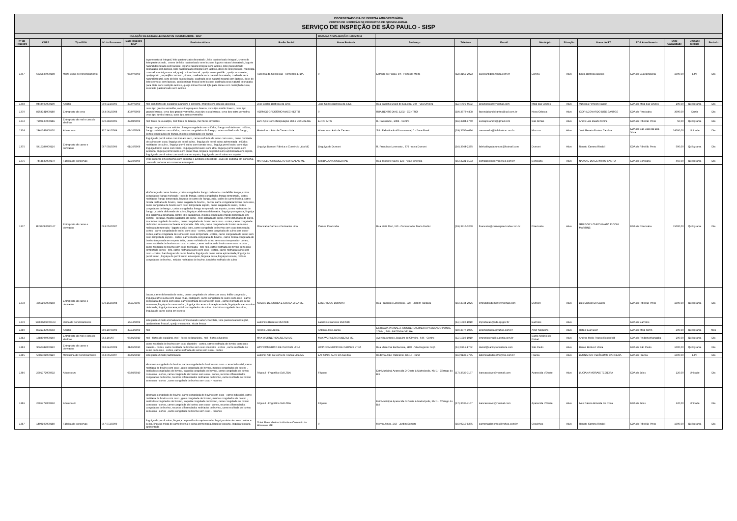| COORDENADORIA DE DEFESA AGROPECUÁRIA CENTRO DE INSPEÇÃO DE PRODUTOS DE ORIGEM ANIMAL SERVIÇO DE INSPEÇÃO DE SÃO PAULO - SISP | | | | | | | | | | | | | | | | | |
| RELAÇÃO DE ESTABELECIMENTOS REGISTRADOS - SISP | | | | | | | DATA DA ATUALIZAÇÃO: 16/05/2018 | | | | | | | | | | |
| Nº do Registro | CNPJ | Tipo POA | Nº do Processo | Data Registro SISP | Produtos Ativos | Razão Social | Nome Fantasia | Endereço | Telefone | E-mail | Município | Situação | Nome do RT | EDA Atendimento | Qtde Capacidade | Unidade Medida | Período |
| 1367 | 6335826000198 | Micro usina de beneficiamento | | 08/07/2009 | iogurte natural integral, leite pasteurizado desnatado , leite pasteurizado integral , creme de leite pasteurizado , creme de leite pasteurizado sem lactose, iogurte natural desnatado, iogurte natural desnatado sem lactose, iogurte natural integral sem lactose, leite pasteurizado desnatado sem lactose, leite pasteurizado integral sem lactose, doce de leite pastoso, manteiga com sal, manteiga sem sal, queijo minas frescal , queijo minas padrão , queijo mussarela , queijo prato , requeijão cremoso , ricota , coalhada seca natural desnatada, coalhada seca natural integral, soro de leite pasteurizado, coalhada seca natural integral sem lactose, doce de leite cremoso sem lactose, queijo minas frescal sem lactose, coalhada seca natural desnatada para dieta com restrição lactose, queijo minas frescal light para dietas com restrição lactose, soro leite pasteurizado sem lactose | Fazenda da Conceição - Alimentos LTDA | 0 | Estrada do Piagui, s/n - Porto do Meira | (12) 3152-2023 | sac@antigafazenda.com.br | Lorena | Ativo | Sintia Barboza Bastos | EDA de Guaratinguetá | 1000,00 | Litro | Dia |
| 1368 | 9448493000100 | Apiário | 059.514/2006 | 23/07/2009 | mel com flores de eucalipto laranjeira e silvestre, própolis em solução alcoólica | Jose Carlos Barbosa da Silva | Jose Carlos Barbosa da Silva | Rua Iracema Brasil de Siqueira, 394 - Vila Oliveira | (11) 4796-4603 | apiarionassif@hotmail.com | Mogi das Cruzes | Ativo | Vanessa Pinheiro Nassif | EDA de Mogi das Cruzes | 100,00 | Quilograma | Dia |
| 1370 | 8253341000180 | Entreposto de ovos | 063.061/2008 | 30/07/2009 | ovos tipo grande vermelho, ovos tipo pequeno branco, ovos tipo médio branco, ovos tipo grande branco, ovos tipo grande vermelho, ovos tipo extra branco, ovos tipo extra vermelho, ovos tipo jumbo branco, ovos tipo jumbo vermelho | HERMES GREGÓRIO MASCHIETTO | 0 | RUA BENTO DIAS, 1202 - CENTRO | (19) 3873-4408 | fazendabandeirantes@uol.com.br | Nova Odessa | Ativo | IGOR LEONARDO DOS SANTOS | EDA de Piracicaba | 3000,00 | Dúzia | Dia |
| 1372 | 7200120000181 | Entreposto de mel e cera de abelhas | 670.292/2005 | 27/08/2009 | mel flores de eucalipto, mel flores de laranja, mel flores silvestres | Euro Apis Com.Manipulação Mel e Der.Ltda ME | EURO APIS | R. Paissandu , 1084 - Centro | (16) 3984-1740 | euroapis.andre@gmail.com | São Simão | Ativo | Andre Luis Duarte Cintra | EDA de Ribeirão Preto | 50,00 | Quilograma | Dia |
| 1374 | 2461243000152 | Abatedouro | 317.141/2004 | 01/10/2009 | frango congelado com miúdos , frango congelado sem miúdos, frango resfriado sem miúdos, frango resfriados com miúdos, recortes congelados de frango, cortes resfriados de frango, cortes congelados de frango, miúdos congelados de frango | Abatedouro Avícola Carraro Ltda | Abatedouro Avícola Carraro | Sitio Palestina km06 zona rural, 0 - Zona Rural | (19) 3656-4634 | carraroadm@itelefonica.com.br | Mococa | Ativo | José Renato Pontes Cambra | EDA de São João da Boa Vista | 24000,00 | Unidade | Dia |
| 1375 | 5415386000116 | Entreposto de carne e derivados | 067.002/2006 | 01/10/2009 | linguiça de pernil suíno com tomate seco, carne resfriada de suíno com osso , carne resfriada de suíno sem osso, linguiça de pernil suíno , linguiça de pernil suíno apimentada , miúdos resfriados de suíno , linguiça pernil suíno com tomate seco, linguiça pernil suíno com trigo, linguiça lombo suíno com vinho, linguiça pernil suíno com alho, linguiça pernil suíno com azeitona, linguiça pernil suíno com ervas finas, linguiça de pernil suíno apimentada em espeto, linguiça de pernil suíno com azeitona em espeto, linguiça de pernil suíno em espeto | Linguiça Dumont Fábrica e Comércio Ltda ME | Linguiça de Dumont | R. Francisco Lorenzato , 376 - nova Dumont | (16) 3944-2285 | fabricalinguiadumont@hotmail.com | Dumont | Ativo | Renato Carrera Rinaldi | EDA de Ribeirão Preto | 500,00 | Quilograma | Dia |
| 1376 | 7444837000179 | Fábrica de conservas | | 22/10/2009 | ovos codorna em conserva com salsicha e azeitona em espeto , ovos de codorna em conserva , ovos de codorna em conserva em espeto | MARCELO GRIGOLETO CORBALAN ME | CoRBALAN CONSERVAS | Rua Teodoro Kaizel, 133 - Vila Hortência | (15) 3231-9133 | corbalanconservas@uol.com.br | Sorocaba | Ativo | NAYANE DO ESPIRITO SANTO | EDA de Sorocaba | 450,00 | Quilograma | Dia |
| 1377 | 11229082000167 | Entreposto de carne e derivados | 063.052/2007 | | almôndega de carne bovina , cortes congelados frango recheado - medalhão frango, cortes congelados frango recheado - role de frango, cortes congelados frango temperado, cortes resfriados frango temperado, linguiça de carne de frango, paio, quibe de carne bovina, carne moída resfriada de bovino, carne salgada de bovino , bacon, carne congelada bovina com osso, carne congelada de bovino sem osso temperada espeto, carne salgada de suíno, cortes congelados de frango , cortes congelados frango temperado em espeto, cortes resfriados de frango , costela defumada de suíno, linguiça calabresa defumada , linguiça portuguesa, linguiça tipo calabresa defumada, lombo tipo canadense, miúdos congelados frango temperado em espeto - coração, miúdos salgados de suíno , pele salgada de suíno, pernil defumado de suíno, toucinho congelado de suíno , carne congelada de bovino sem osso - cortes, carne congelada de bovino sem osso recheada temperada - bife role, carne congelada de bovino sem osso recheada temperada - lagarto coxão duro, carne congelada de bovino sem osso temperada cortes , carne congelada de suíno com osso - cortes, carne congelada de suíno sem osso - cortes, carne congelada de suíno sem osso temperada - cortes, carne congelada de suíno sem osso temperada espeto - cortes, carne moída congelada de bovino , carne moída congelada de bovino temperada em espeto kafta, carne resfriada de suíno sem osso temperada - cortes, carne resfriada de bovino com osso - cortes , carne resfriada de bovino sem osso - cortes , carne resfriada de bovino sem osso recheada - bife role, carne resfriada de bovino sem osso temperada cortes - bife, carne resfriada suíno com osso - cortes, carne resfriada suíno sem osso - cortes, hamburguer de carne bovina, linguiça de carne suína apimentada, linguiça de pernil suíno , linguiça de pernil suíno em espeto, linguiça mista, linguiça toscana, miúdos congelados de bovino , miúdos resfriados de bovino, toucinho resfriado de suíno | Piracicaba Carnes e Derivados Ltda | Carnes Piracicaba | Rua Kiniti Mori, 110 - Comendador Mario Dedini | (19) 3917-0260 | financeiro@carnespiracicaba.com.br | Piracicaba | Ativo | GREGORY CHECHINATO PICCHI MARTINS | EDA de Piracicaba | 15000,00 | Quilograma | Dia |
| 1378 | 4355107000103 | Entreposto de carne e derivados | 670.142/2008 | 25/11/2009 | bacon, carne defumada de suíno, carne congelada de ovino com osso, leitão congelado , linguiça carne suína com ervas finas, codeguim, carne congelada de suíno com osso , carne congelada de suíno sem osso, carne resfriada de suíno com osso , carne resfriada de suíno sem osso, linguiça de carne suína , linguiça de carne suína apimentada, linguiça de carne suína defumada, linguiça toscana, miúdos congelados de suíno , toucinho congelado de suíno , linguiça de carne suína em espeto | NOVAIS DE SOUSA E SOUSA LTDA ME | EMBUTIDOS DUMONT | Rua Francisco Lorenzato , 326 - Jardim Tangará | (16) 3944-2026 | embutidosdumont@hotmail.com | Dumont | Ativo | Luis Manoel De Castro | EDA de Ribeirão Preto | 1000,00 | Quilograma | Dia |
| 1379 | 51808202000103 | Usina de beneficiamento | | 14/12/2009 | leite pasteurizado aromatizado semidesnatado sabor chocolate, leite pasteurizado integral , queijo minas frescal , queijo mussarela , ricota fresca | Laticinios Barretos Mult Milk | Laticinios Barretos Mult Milk | | (11) 1010-1010 | importacao@cda.sp.gov.br | Barretos | Ativo | | EDA de Barretos | | | |
| 1380 | 8031339000248 | Apiário | 060.107/2009 | 29/12/2009 | mel | Antonio José Zanca | Antonio José Zanca | ESTRADA VICINAL A. NOGUEIRA/LIMEIRA PASSANDO PONTE 200 M., S/N - FAZENDA VELHA | (19) 3877-1085 | antoniojzanca@yahoo.com.br | Artur Nogueira | Ativo | Rafael Luiz Böer | EDA de Mogi-Mirim | 300,00 | Quilograma | Mês |
| 1382 | 1888094000140 | Entreposto de mel e cera de abelhas | 062.146/07 | 06/01/2010 | mel - flores de eucalipto, mel - flores de laranjeira , mel - flores silvestres | MAX WERNER SAUBERLI ME | MAX WERNER SAUBERLI ME | Avenida Antonio Joaquim de Oliveira , 646 - Centro | (11) 1010-1010 | emporioserra@superig.com.br | Santo Antônio do Pinhal | Ativo | Andrea Mello Franco Rosenfeld | EDA de Pindamonhangaba | 200,00 | Quilograma | Dia |
| 1383 | 9666342000110 | Entreposto de carne e derivados | 068.642/2009 | 21/01/2010 | carne resfriada de bovino com osso dianteiro - cortes, carne resfriada de bovino com osso traseiro - cortes, carne resfriada de bovino sem osso dianteiro - cortes , carne resfriada de suíno com osso - cortes, carne resfriada de suíno sem osso - cortes | WPP COMERCIO DE CARNES LTDA | WPP COMERCIO DE CARNES LTDA | Rua Marechal Barbacena, 1108 - Vila Regente Feijó | (11) 9261-1702 | daniel@sanityconsultoria.com | São Paulo | Ativo | Daniel Bertuzzi Vilela | EDA de São Paulo | 1000,00 | Quilograma | Dia |
| 1385 | 5582401000110 | Mini usina de beneficiamento | 053.055/2007 | 28/01/2010 | leite pasteurizado padronizado | Laticinio Alto da Serra de Franca Ltda ME | LATICINIO ALTO DA SERRA | Rodovia João Traficante, km 15 - rural | (16) 9133-3785 | laticinioaltodaserra@bol.com.br | Franca | Ativo | LEONARDO VERÍSSIMO CARRERA | EDA de Franca | 1500,00 | Litro | Dia |
| 1386 | 2591772000332 | Abatedouro | | 03/02/2010 | abomaso congelado de bovino, carne congelada de bovino sem osso - carne industrial, carne resfriada de bovino com osso , glote congelada de bovino, miúdos congelados de bovino , testículos congelados de bovino, traquéia congelada de bovino, carne congelada de bovino com osso - cortes, carne congelada de bovino sem osso - cortes, recortes diferenciados congelados de bovino, recortes diferenciados resfriados de bovino, carne resfriada de bovino sem osso - cortes , carne congelada de bovino sem osso - recortes | Frigosul - Frigorifico Sul LTDA | Frigosul | Estr.Municipal Aparecida D´Oeste à Marinópolis, KM 1 - Córrego do Boi | (17) 3635-7157 | ivancassiovet@hotmail.com | Aparecida d'Oeste | Ativo | LUCIANA MORAIS TEIXEIRA | EDA de Jales | 120,00 | Unidade | Dia |
| 1386 | 2591772000332 | Abatedouro | | | abomaso congelado de bovino, carne congelada de bovino sem osso - carne industrial, carne resfriada de bovino com osso , glote congelada de bovino, miúdos congelados de bovino , testículos congelados de bovino, traquéia congelada de bovino, carne congelada de bovino com osso - cortes, carne congelada de bovino sem osso - cortes, recortes diferenciados congelados de bovino, recortes diferenciados resfriados de bovino, carne resfriada de bovino sem osso - cortes , carne congelada de bovino sem osso - recortes | Frigosul - Frigorifico Sul LTDA | Frigosul | Estr.Municipal Aparecida D´Oeste à Marinópolis, KM 1 - Córrego do Boi | (17) 3635-7157 | ivancassiovet@hotmail.com | Aparecida d'Oeste | Ativo | Ivan Cássio Almeida De Rosa | EDA de Jales | 120,00 | Unidade | Dia |
| 1387 | 1409197000180 | Fábrica de conservas | 067.072/2009 | | linguiça de pernil suíno, linguiça de pernil suíno apimentada, linguiça mista de carne bovina e suína, linguiça mista de carne bovina e suína apimentada, linguiça toscana, linguiça toscana apimentada | Odair Alves Martins Indústria e Comercio de Alimentos ME | 0 | Melvin Jones, 243 - Jardim Sumare | (16) 9219-8265 | supremaalimentos@yahoo.com.br | Cravinhos | Ativo | Renato Carrera Rinaldi | EDA de Ribeirão Preto | 1000,00 | Quilograma | Dia |